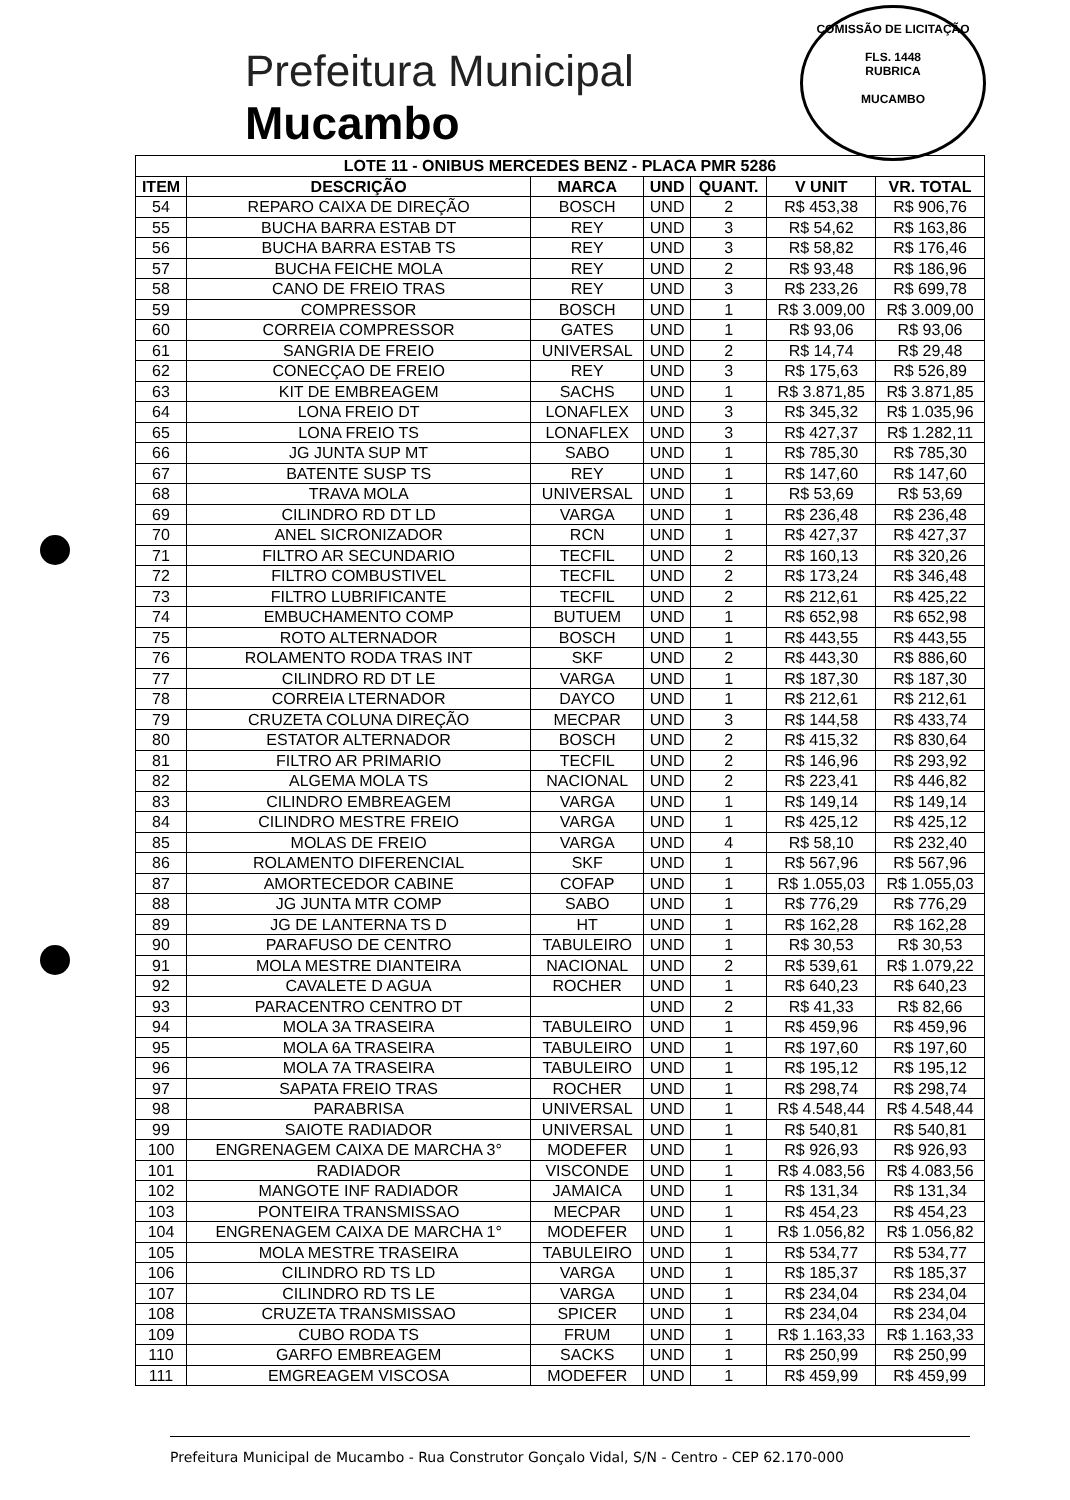COMISSÃO DE LICITAÇÃO
FLS. 1448
RUBRICA
MUCAMBO
Prefeitura Municipal
Mucambo
| LOTE 11 - ONIBUS MERCEDES BENZ - PLACA PMR 5286 | | | | | | |
| --- | --- | --- | --- | --- | --- | --- |
| ITEM | DESCRIÇÃO | MARCA | UND | QUANT. | V UNIT | VR. TOTAL |
| 54 | REPARO CAIXA DE DIREÇÃO | BOSCH | UND | 2 | R$ 453,38 | R$ 906,76 |
| 55 | BUCHA BARRA ESTAB DT | REY | UND | 3 | R$ 54,62 | R$ 163,86 |
| 56 | BUCHA BARRA ESTAB TS | REY | UND | 3 | R$ 58,82 | R$ 176,46 |
| 57 | BUCHA FEICHE MOLA | REY | UND | 2 | R$ 93,48 | R$ 186,96 |
| 58 | CANO DE FREIO TRAS | REY | UND | 3 | R$ 233,26 | R$ 699,78 |
| 59 | COMPRESSOR | BOSCH | UND | 1 | R$ 3.009,00 | R$ 3.009,00 |
| 60 | CORREIA COMPRESSOR | GATES | UND | 1 | R$ 93,06 | R$ 93,06 |
| 61 | SANGRIA DE FREIO | UNIVERSAL | UND | 2 | R$ 14,74 | R$ 29,48 |
| 62 | CONECÇAO DE FREIO | REY | UND | 3 | R$ 175,63 | R$ 526,89 |
| 63 | KIT DE EMBREAGEM | SACHS | UND | 1 | R$ 3.871,85 | R$ 3.871,85 |
| 64 | LONA FREIO DT | LONAFLEX | UND | 3 | R$ 345,32 | R$ 1.035,96 |
| 65 | LONA FREIO TS | LONAFLEX | UND | 3 | R$ 427,37 | R$ 1.282,11 |
| 66 | JG JUNTA SUP MT | SABO | UND | 1 | R$ 785,30 | R$ 785,30 |
| 67 | BATENTE SUSP TS | REY | UND | 1 | R$ 147,60 | R$ 147,60 |
| 68 | TRAVA MOLA | UNIVERSAL | UND | 1 | R$ 53,69 | R$ 53,69 |
| 69 | CILINDRO RD DT LD | VARGA | UND | 1 | R$ 236,48 | R$ 236,48 |
| 70 | ANEL SICRONIZADOR | RCN | UND | 1 | R$ 427,37 | R$ 427,37 |
| 71 | FILTRO AR SECUNDARIO | TECFIL | UND | 2 | R$ 160,13 | R$ 320,26 |
| 72 | FILTRO COMBUSTIVEL | TECFIL | UND | 2 | R$ 173,24 | R$ 346,48 |
| 73 | FILTRO LUBRIFICANTE | TECFIL | UND | 2 | R$ 212,61 | R$ 425,22 |
| 74 | EMBUCHAMENTO COMP | BUTUEM | UND | 1 | R$ 652,98 | R$ 652,98 |
| 75 | ROTO ALTERNADOR | BOSCH | UND | 1 | R$ 443,55 | R$ 443,55 |
| 76 | ROLAMENTO RODA TRAS INT | SKF | UND | 2 | R$ 443,30 | R$ 886,60 |
| 77 | CILINDRO RD DT LE | VARGA | UND | 1 | R$ 187,30 | R$ 187,30 |
| 78 | CORREIA LTERNADOR | DAYCO | UND | 1 | R$ 212,61 | R$ 212,61 |
| 79 | CRUZETA COLUNA DIREÇÃO | MECPAR | UND | 3 | R$ 144,58 | R$ 433,74 |
| 80 | ESTATOR ALTERNADOR | BOSCH | UND | 2 | R$ 415,32 | R$ 830,64 |
| 81 | FILTRO AR PRIMARIO | TECFIL | UND | 2 | R$ 146,96 | R$ 293,92 |
| 82 | ALGEMA MOLA TS | NACIONAL | UND | 2 | R$ 223,41 | R$ 446,82 |
| 83 | CILINDRO EMBREAGEM | VARGA | UND | 1 | R$ 149,14 | R$ 149,14 |
| 84 | CILINDRO MESTRE FREIO | VARGA | UND | 1 | R$ 425,12 | R$ 425,12 |
| 85 | MOLAS DE FREIO | VARGA | UND | 4 | R$ 58,10 | R$ 232,40 |
| 86 | ROLAMENTO DIFERENCIAL | SKF | UND | 1 | R$ 567,96 | R$ 567,96 |
| 87 | AMORTECEDOR CABINE | COFAP | UND | 1 | R$ 1.055,03 | R$ 1.055,03 |
| 88 | JG JUNTA MTR COMP | SABO | UND | 1 | R$ 776,29 | R$ 776,29 |
| 89 | JG DE LANTERNA TS D | HT | UND | 1 | R$ 162,28 | R$ 162,28 |
| 90 | PARAFUSO DE CENTRO | TABULEIRO | UND | 1 | R$ 30,53 | R$ 30,53 |
| 91 | MOLA MESTRE DIANTEIRA | NACIONAL | UND | 2 | R$ 539,61 | R$ 1.079,22 |
| 92 | CAVALETE D AGUA | ROCHER | UND | 1 | R$ 640,23 | R$ 640,23 |
| 93 | PARACENTRO CENTRO DT | | UND | 2 | R$ 41,33 | R$ 82,66 |
| 94 | MOLA 3A TRASEIRA | TABULEIRO | UND | 1 | R$ 459,96 | R$ 459,96 |
| 95 | MOLA 6A TRASEIRA | TABULEIRO | UND | 1 | R$ 197,60 | R$ 197,60 |
| 96 | MOLA 7A TRASEIRA | TABULEIRO | UND | 1 | R$ 195,12 | R$ 195,12 |
| 97 | SAPATA FREIO TRAS | ROCHER | UND | 1 | R$ 298,74 | R$ 298,74 |
| 98 | PARABRISA | UNIVERSAL | UND | 1 | R$ 4.548,44 | R$ 4.548,44 |
| 99 | SAIOTE RADIADOR | UNIVERSAL | UND | 1 | R$ 540,81 | R$ 540,81 |
| 100 | ENGRENAGEM CAIXA DE MARCHA 3° | MODEFER | UND | 1 | R$ 926,93 | R$ 926,93 |
| 101 | RADIADOR | VISCONDE | UND | 1 | R$ 4.083,56 | R$ 4.083,56 |
| 102 | MANGOTE INF RADIADOR | JAMAICA | UND | 1 | R$ 131,34 | R$ 131,34 |
| 103 | PONTEIRA TRANSMISSAO | MECPAR | UND | 1 | R$ 454,23 | R$ 454,23 |
| 104 | ENGRENAGEM CAIXA DE MARCHA 1° | MODEFER | UND | 1 | R$ 1.056,82 | R$ 1.056,82 |
| 105 | MOLA MESTRE TRASEIRA | TABULEIRO | UND | 1 | R$ 534,77 | R$ 534,77 |
| 106 | CILINDRO RD TS LD | VARGA | UND | 1 | R$ 185,37 | R$ 185,37 |
| 107 | CILINDRO RD TS LE | VARGA | UND | 1 | R$ 234,04 | R$ 234,04 |
| 108 | CRUZETA TRANSMISSAO | SPICER | UND | 1 | R$ 234,04 | R$ 234,04 |
| 109 | CUBO RODA TS | FRUM | UND | 1 | R$ 1.163,33 | R$ 1.163,33 |
| 110 | GARFO EMBREAGEM | SACKS | UND | 1 | R$ 250,99 | R$ 250,99 |
| 111 | EMGREAGEM VISCOSA | MODEFER | UND | 1 | R$ 459,99 | R$ 459,99 |
Prefeitura Municipal de Mucambo - Rua Construtor Gonçalo Vidal, S/N - Centro - CEP 62.170-000